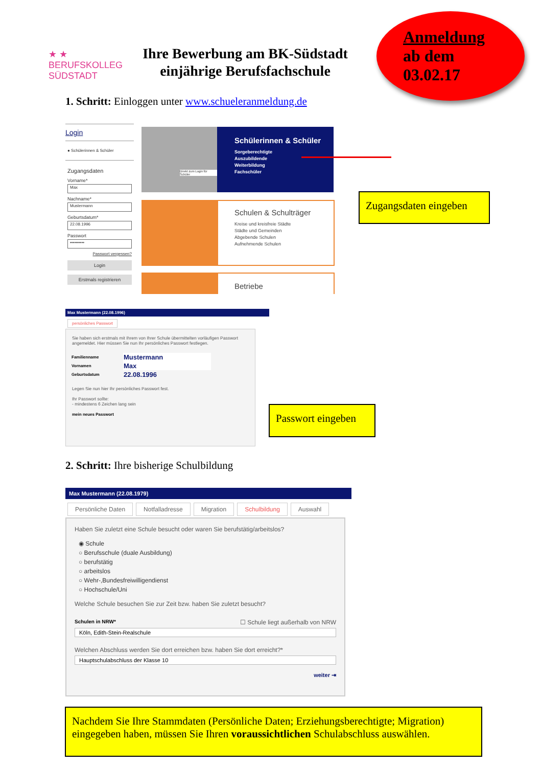★ ★
BERUFSKOLLEG
SÜDSTADT
Ihre Bewerbung am BK-Südstadt
einjährige Berufsfachschule
Anmeldung
ab dem
03.02.17
1. Schritt: Einloggen unter www.schueleranmeldung.de
Login
● Schülerinnen & Schüler
Zugangsdaten
Vorname*
Max
Nachname*
Mustermann
Geburtsdatum*
22.08.1996
Passwort
••••••••••
Passwort vergessen?
Login
Erstmals registrieren
Schülerinnen & Schüler
Sorgeberechtigte
Auszubildende
Weiterbildung
Fachschüler
Direkt zum Login für Schüler
Schulen & Schulträger
Kreise und kreisfreie Städte
Städte und Gemeinden
Abgebende Schulen
Aufnehmende Schulen
Betriebe
Zugangsdaten eingeben
Max Mustermann (22.08.1996)
persönliches Passwort
Sie haben sich erstmals mit Ihrem von Ihrer Schule übermittelten vorläufigen Passwort angemeldet. Hier müssen Sie nun Ihr persönliches Passwort festlegen.
| Familienname | Mustermann |
| Vornamen | Max |
| Geburtsdatum | 22.08.1996 |
Legen Sie nun hier Ihr persönliches Passwort fest.
Ihr Passwort sollte:
- mindestens 6 Zeichen lang sein
mein neues Passwort
Passwort eingeben
2. Schritt: Ihre bisherige Schulbildung
Max Mustermann (22.08.1979)
Persönliche Daten Notfalladresse Migration Schulbildung Auswahl
Haben Sie zuletzt eine Schule besucht oder waren Sie berufstätig/arbeitslos?
◉ Schule
○ Berufsschule (duale Ausbildung)
○ berufstätig
○ arbeitslos
○ Wehr-,Bundesfreiwilligendienst
○ Hochschule/Uni
Welche Schule besuchen Sie zur Zeit bzw. haben Sie zuletzt besucht?
Schulen in NRW* ☐ Schule liegt außerhalb von NRW
Köln, Edith-Stein-Realschule
Welchen Abschluss werden Sie dort erreichen bzw. haben Sie dort erreicht?*
Hauptschulabschluss der Klasse 10
weiter ⇥
Nachdem Sie Ihre Stammdaten (Persönliche Daten; Erziehungsberechtigte; Migration) eingegeben haben, müssen Sie Ihren voraussichtlichen Schulabschluss auswählen.